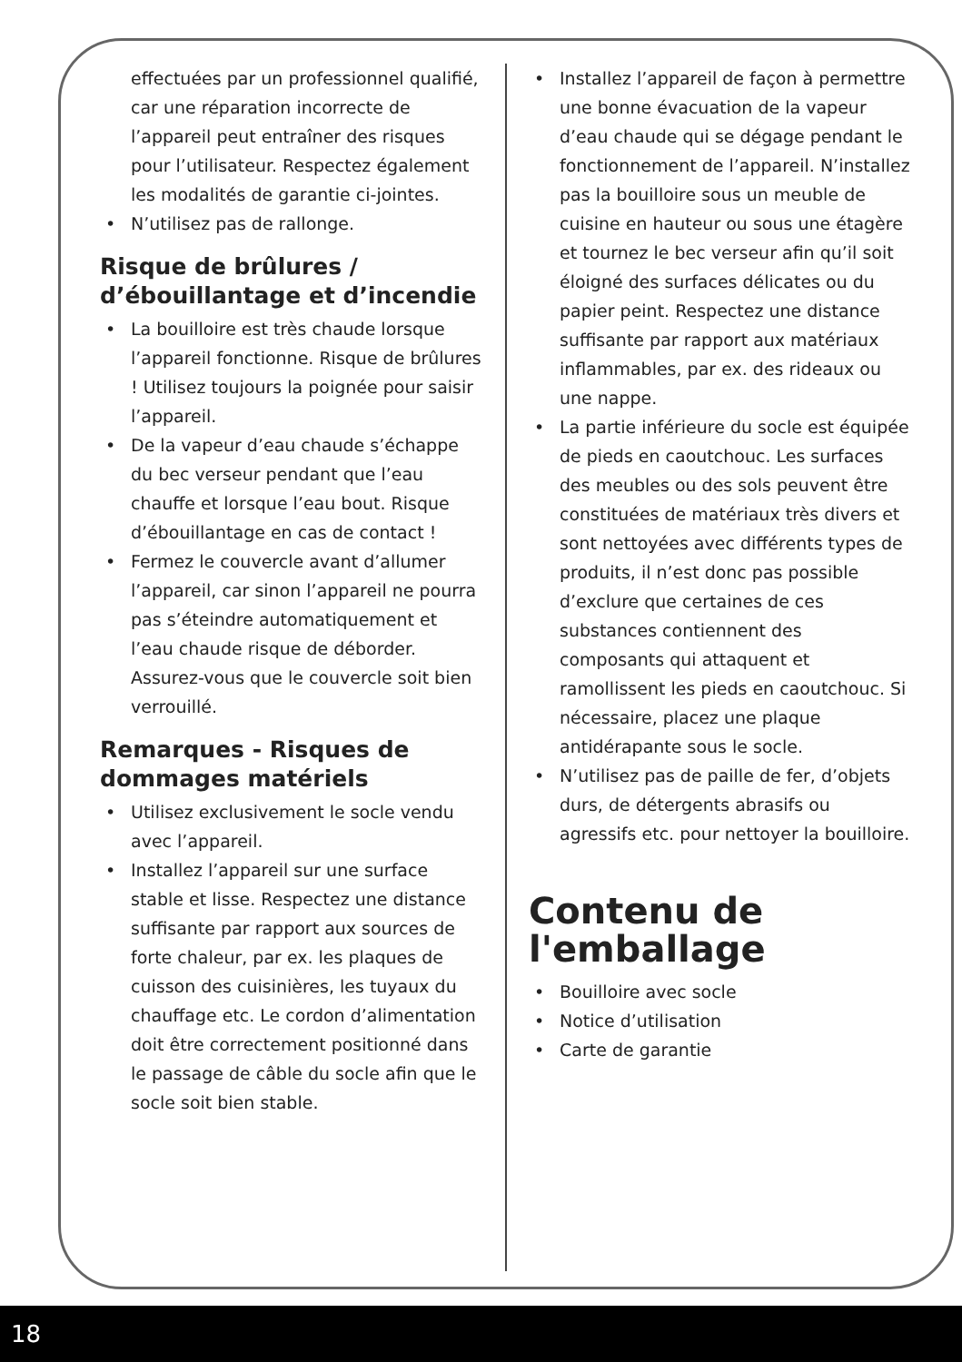effectuées par un professionnel qualifié, car une réparation incorrecte de l’appareil peut entraîner des risques pour l’utilisateur. Respectez également les modalités de garantie ci-jointes.
N’utilisez pas de rallonge.
Risque de brûlures / d’ébouillantage et d’incendie
La bouilloire est très chaude lorsque l’appareil fonctionne. Risque de brûlures ! Utilisez toujours la poignée pour saisir l’appareil.
De la vapeur d’eau chaude s’échappe du bec verseur pendant que l’eau chauffe et lorsque l’eau bout. Risque d’ébouillantage en cas de contact !
Fermez le couvercle avant d’allumer l’appareil, car sinon l’appareil ne pourra pas s’éteindre automatiquement et l’eau chaude risque de déborder. Assurez-vous que le couvercle soit bien verrouillé.
Remarques - Risques de dommages matériels
Utilisez exclusivement le socle vendu avec l’appareil.
Installez l’appareil sur une surface stable et lisse. Respectez une distance suffisante par rapport aux sources de forte chaleur, par ex. les plaques de cuisson des cuisinières, les tuyaux du chauffage etc. Le cordon d’alimentation doit être correctement positionné dans le passage de câble du socle afin que le socle soit bien stable.
Installez l’appareil de façon à permettre une bonne évacuation de la vapeur d’eau chaude qui se dégage pendant le fonctionnement de l’appareil. N’installez pas la bouilloire sous un meuble de cuisine en hauteur ou sous une étagère et tournez le bec verseur afin qu’il soit éloigné des surfaces délicates ou du papier peint. Respectez une distance suffisante par rapport aux matériaux inflammables, par ex. des rideaux ou une nappe.
La partie inférieure du socle est équipée de pieds en caoutchouc. Les surfaces des meubles ou des sols peuvent être constituées de matériaux très divers et sont nettoyées avec différents types de produits, il n’est donc pas possible d’exclure que certaines de ces substances contiennent des composants qui attaquent et ramollissent les pieds en caoutchouc. Si nécessaire, placez une plaque antidérapante sous le socle.
N’utilisez pas de paille de fer, d’objets durs, de détergents abrasifs ou agressifs etc. pour nettoyer la bouilloire.
Contenu de l'emballage
Bouilloire avec socle
Notice d’utilisation
Carte de garantie
18